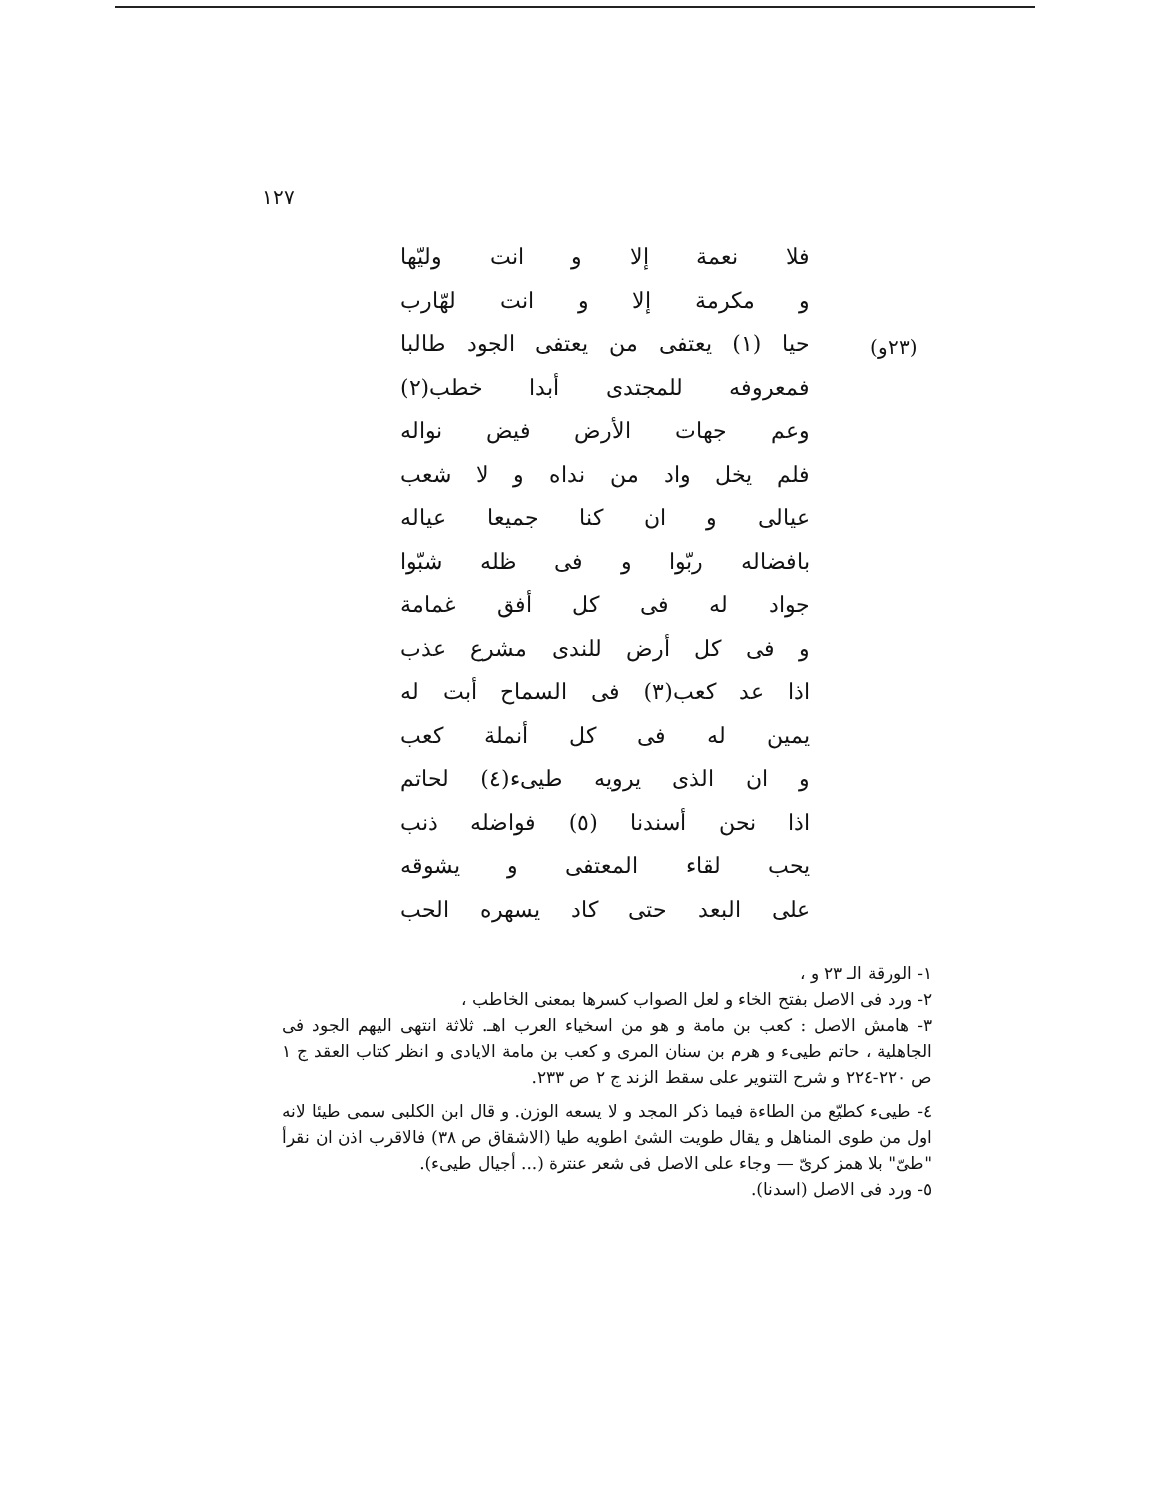١٢٧
(٢٣و)
فلا نعمة إلا و انت وليّها
و مكرمة إلا و انت لهّارب
حيا (١) يعتفى من يعتفى الجود طالبا
فمعروفه للمجتدى أبدا خطب(٢)
وعم جهات الأرض فيض نواله
فلم يخل واد من نداه و لا شعب
عيالى و ان كنا جميعا عياله
بافضاله ربّوا و فى ظله شبّوا
جواد له فى كل أفق غمامة
و فى كل أرض للندى مشرع عذب
اذا عد كعب(٣) فى السماح أبت له
يمين له فى كل أنملة كعب
و ان الذى يرويه طيىء(٤) لحاتم
اذا نحن أسندنا (٥) فواضله ذنب
يحب لقاء المعتفى و يشوقه
على البعد حتى كاد يسهره الحب
١- الورقة الـ ٢٣ و ،
٢- ورد فى الاصل بفتح الخاء و لعل الصواب كسرها بمعنى الخاطب ،
٣- هامش الاصل : كعب بن مامة و هو من اسخياء العرب اهـ. ثلاثة انتهى اليهم الجود فى الجاهلية ، حاتم طيىء و هرم بن سنان المرى و كعب بن مامة الايادى و انظر كتاب العقد ج ١ ص ٢٢٠-٢٢٤ و شرح التنوير على سقط الزند ج ٢ ص ٢٣٣.
٤- طيىء كطيّع من الطاءة فيما ذكر المجد و لا يسعه الوزن. و قال ابن الكلبى سمى طيئا لانه اول من طوى المناهل و يقال طويت الشئ اطويه طيا (الاشقاق ص ٣٨) فالاقرب اذن ان نقرأ "طىّ" بلا همز كرىّ — وجاء على الاصل فى شعر عنترة (... أجيال طيىء).
٥- ورد فى الاصل (اسدنا).